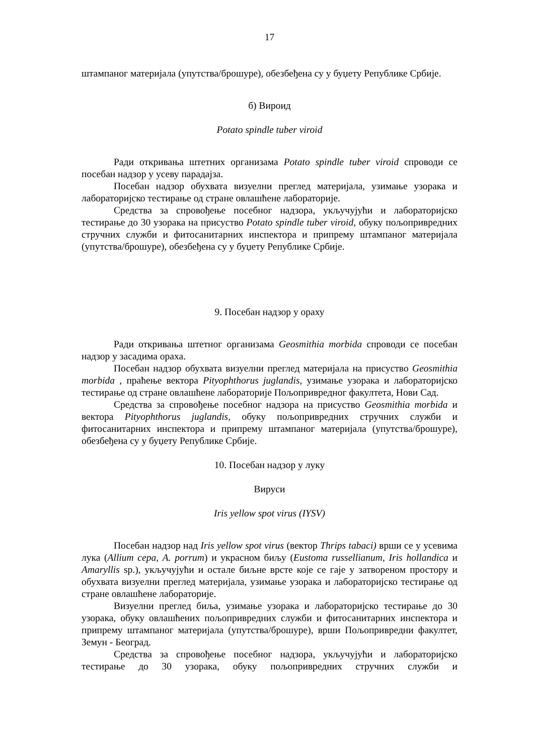17
штампаног материјала (упутства/брошуре), обезбеђена су у буџету Републике Србије.
б) Вироид
Potato spindle tuber viroid
Ради откривања штетних организама Potato spindle tuber viroid спроводи се посебан надзор у усеву парадајза.
Посебан надзор обухвата визуелни преглед материјала, узимање узорака и лабораторијско тестирање од стране овлашћене лабораторије.
Средства за спровођење посебног надзора, укључујући и лабораторијско тестирање до 30 узорака на присуство Potato spindle tuber viroid, обуку пољопривредних стручних служби и фитосанитарних инспектора и припрему штампаног материјала (упутства/брошуре), обезбеђена су у буџету Републике Србије.
9. Посебан надзор у ораху
Ради откривања штетног организама Geosmithia morbida спроводи се посебан надзор у засадима ораха.
Посебан надзор обухвата визуелни преглед материјала на присуство Geosmithia morbida , праћење вектора Pityophthorus juglandis, узимање узорака и лабораторијско тестирање од стране овлашћене лабораторије Пољопривредног факултета, Нови Сад.
Средства за спровођење посебног надзора на присуство Geosmithia morbida и вектора Pityophthorus juglandis, обуку пољопривредних стручних служби и фитосанитарних инспектора и припрему штампаног материјала (упутства/брошуре), обезбеђена су у буџету Републике Србије.
10. Посебан надзор у луку
Вируси
Iris yellow spot virus (IYSV)
Посебан надзор над Iris yellow spot virus (вектор Thrips tabaci) врши се у усевима лука (Allium cepa, A. porrum) и украсном биљу (Eustoma russellianum, Iris hollandica и Amaryllis sp.), укључујући и остале биљне врсте које се гаје у затвореном простору и обухвата визуелни преглед материјала, узимање узорака и лабораторијско тестирање од стране овлашћене лабораторије.
Визуелни преглед биља, узимање узорака и лабораторијско тестирање до 30 узорака, обуку овлашћених пољопривредних служби и фитосанитарних инспектора и припрему штампаног материјала (упутства/брошуре), врши Пољопривредни факултет, Земун - Београд.
Средства за спровођење посебног надзора, укључујући и лабораторијско тестирање до 30 узорака, обуку пољопривредних стручних служби и